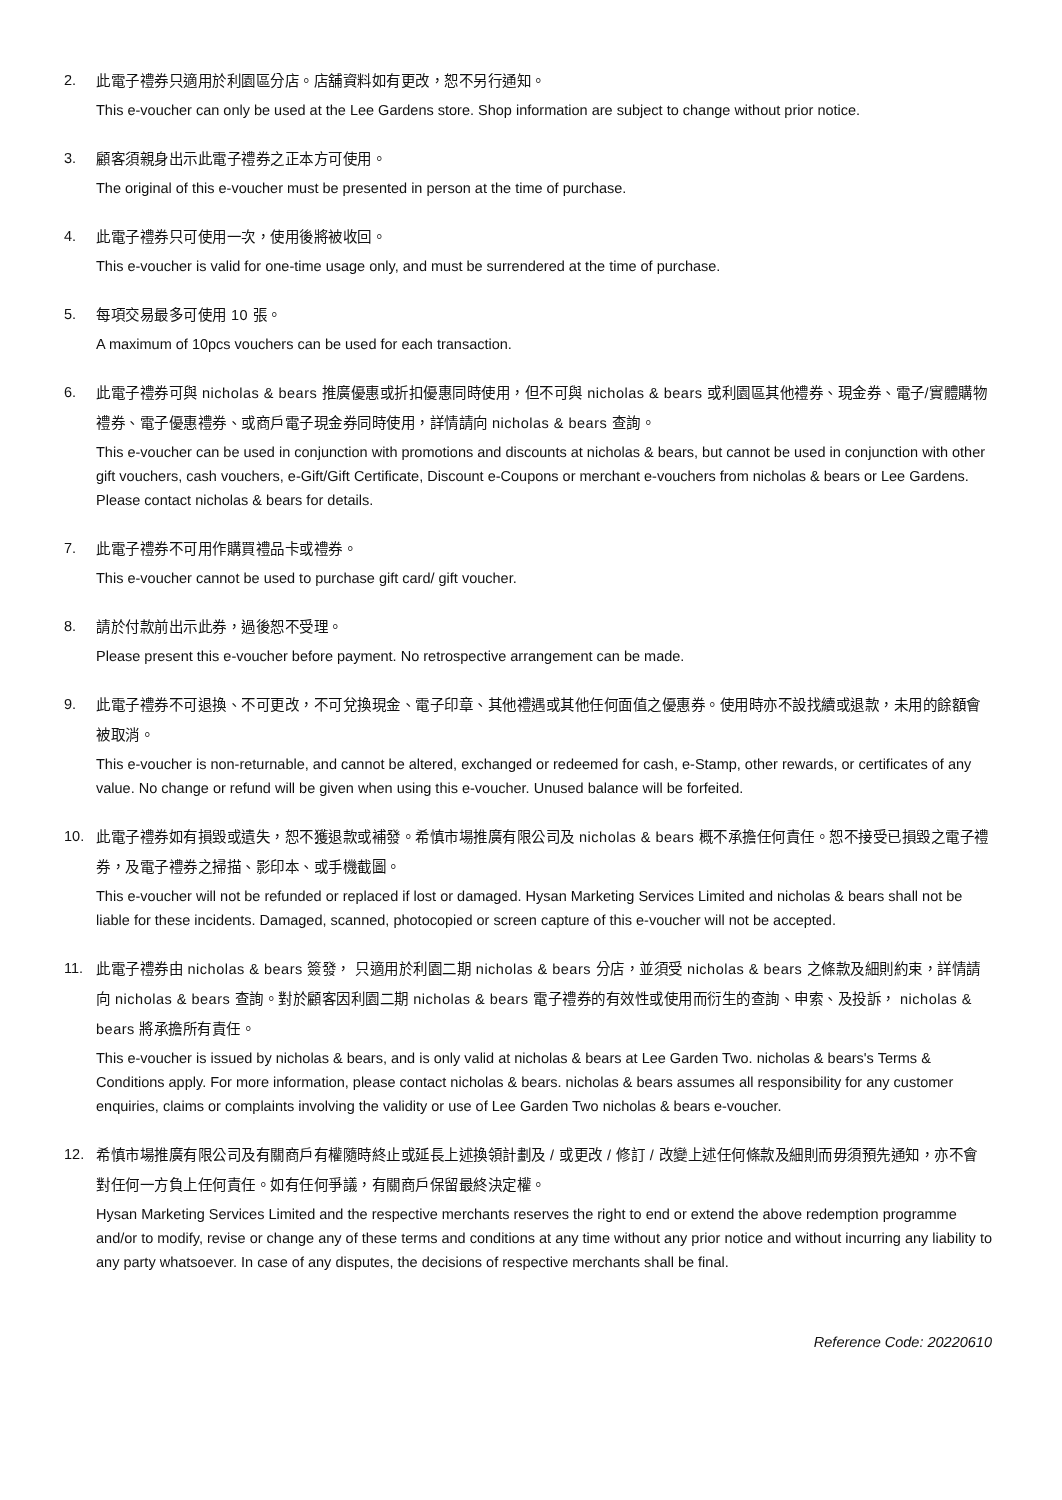2.
此電子禮券只適用於利園區分店。店舖資料如有更改，恕不另行通知。
This e-voucher can only be used at the Lee Gardens store. Shop information are subject to change without prior notice.
3.
顧客須親身出示此電子禮券之正本方可使用。
The original of this e-voucher must be presented in person at the time of purchase.
4.
此電子禮券只可使用一次，使用後將被收回。
This e-voucher is valid for one-time usage only, and must be surrendered at the time of purchase.
5.
每項交易最多可使用 10 張。
A maximum of 10pcs vouchers can be used for each transaction.
6.
此電子禮券可與 nicholas & bears 推廣優惠或折扣優惠同時使用，但不可與 nicholas & bears 或利園區其他禮券、現金券、電子/實體購物禮券、電子優惠禮券、或商戶電子現金券同時使用，詳情請向 nicholas & bears 查詢。
This e-voucher can be used in conjunction with promotions and discounts at nicholas & bears, but cannot be used in conjunction with other gift vouchers, cash vouchers, e-Gift/Gift Certificate, Discount e-Coupons or merchant e-vouchers from nicholas & bears or Lee Gardens. Please contact nicholas & bears for details.
7.
此電子禮券不可用作購買禮品卡或禮券。
This e-voucher cannot be used to purchase gift card/ gift voucher.
8.
請於付款前出示此券，過後恕不受理。
Please present this e-voucher before payment. No retrospective arrangement can be made.
9.
此電子禮券不可退換、不可更改，不可兌換現金、電子印章、其他禮遇或其他任何面值之優惠券。使用時亦不設找續或退款，未用的餘額會被取消。
This e-voucher is non-returnable, and cannot be altered, exchanged or redeemed for cash, e-Stamp, other rewards, or certificates of any value. No change or refund will be given when using this e-voucher. Unused balance will be forfeited.
10.
此電子禮券如有損毀或遺失，恕不獲退款或補發。希慎市場推廣有限公司及 nicholas & bears 概不承擔任何責任。恕不接受已損毀之電子禮券，及電子禮券之掃描、影印本、或手機截圖。
This e-voucher will not be refunded or replaced if lost or damaged. Hysan Marketing Services Limited and nicholas & bears shall not be liable for these incidents. Damaged, scanned, photocopied or screen capture of this e-voucher will not be accepted.
11.
此電子禮券由 nicholas & bears 簽發， 只適用於利園二期 nicholas & bears 分店，並須受 nicholas & bears 之條款及細則約束，詳情請向 nicholas & bears 查詢。對於顧客因利園二期 nicholas & bears 電子禮券的有效性或使用而衍生的查詢、申索、及投訴， nicholas & bears 將承擔所有責任。
This e-voucher is issued by nicholas & bears, and is only valid at nicholas & bears at Lee Garden Two. nicholas & bears's Terms & Conditions apply. For more information, please contact nicholas & bears. nicholas & bears assumes all responsibility for any customer enquiries, claims or complaints involving the validity or use of Lee Garden Two nicholas & bears e-voucher.
12.
希慎市場推廣有限公司及有關商戶有權隨時終止或延長上述換領計劃及 / 或更改 / 修訂 / 改變上述任何條款及細則而毋須預先通知，亦不會對任何一方負上任何責任。如有任何爭議，有關商戶保留最終決定權。
Hysan Marketing Services Limited and the respective merchants reserves the right to end or extend the above redemption programme and/or to modify, revise or change any of these terms and conditions at any time without any prior notice and without incurring any liability to any party whatsoever. In case of any disputes, the decisions of respective merchants shall be final.
Reference Code: 20220610